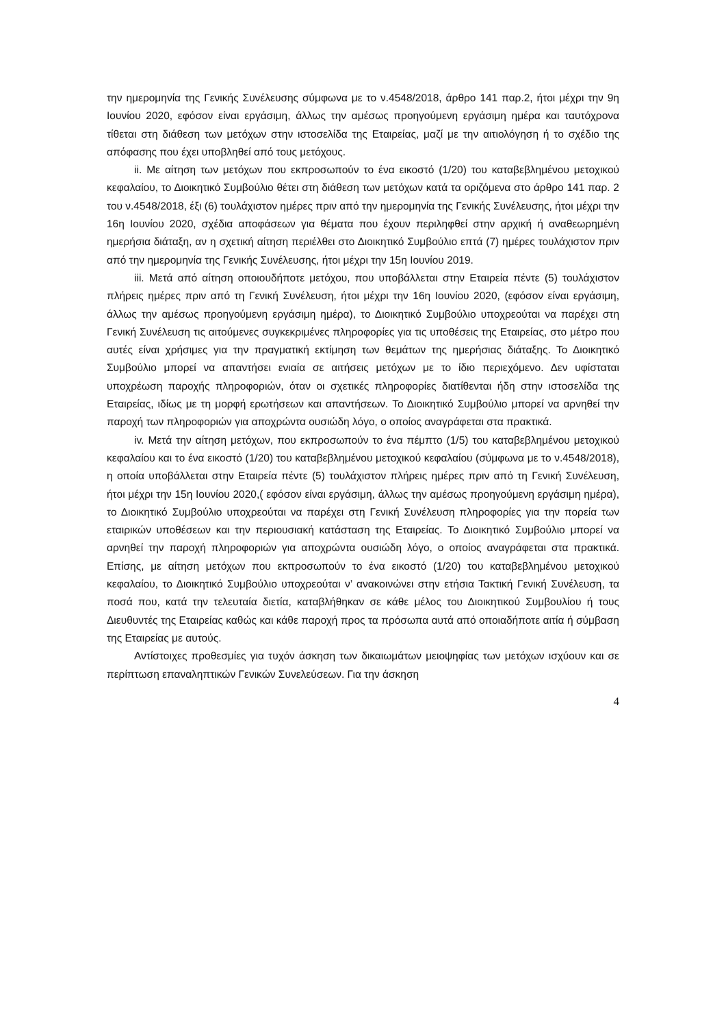την ημερομηνία της Γενικής Συνέλευσης σύμφωνα με το ν.4548/2018, άρθρο 141 παρ.2, ήτοι μέχρι την 9η Ιουνίου 2020, εφόσον είναι εργάσιμη, άλλως την αμέσως προηγούμενη εργάσιμη ημέρα και ταυτόχρονα τίθεται στη διάθεση των μετόχων στην ιστοσελίδα της Εταιρείας, μαζί με την αιτιολόγηση ή το σχέδιο της απόφασης που έχει υποβληθεί από τους μετόχους.
ii. Με αίτηση των μετόχων που εκπροσωπούν το ένα εικοστό (1/20) του καταβεβλημένου μετοχικού κεφαλαίου, το Διοικητικό Συμβούλιο θέτει στη διάθεση των μετόχων κατά τα οριζόμενα στο άρθρο 141 παρ. 2 του ν.4548/2018, έξι (6) τουλάχιστον ημέρες πριν από την ημερομηνία της Γενικής Συνέλευσης, ήτοι μέχρι την 16η Ιουνίου 2020, σχέδια αποφάσεων για θέματα που έχουν περιληφθεί στην αρχική ή αναθεωρημένη ημερήσια διάταξη, αν η σχετική αίτηση περιέλθει στο Διοικητικό Συμβούλιο επτά (7) ημέρες τουλάχιστον πριν από την ημερομηνία της Γενικής Συνέλευσης, ήτοι μέχρι την 15η Ιουνίου 2019.
iii. Μετά από αίτηση οποιουδήποτε μετόχου, που υποβάλλεται στην Εταιρεία πέντε (5) τουλάχιστον πλήρεις ημέρες πριν από τη Γενική Συνέλευση, ήτοι μέχρι την 16η Ιουνίου 2020, (εφόσον είναι εργάσιμη, άλλως την αμέσως προηγούμενη εργάσιμη ημέρα), το Διοικητικό Συμβούλιο υποχρεούται να παρέχει στη Γενική Συνέλευση τις αιτούμενες συγκεκριμένες πληροφορίες για τις υποθέσεις της Εταιρείας, στο μέτρο που αυτές είναι χρήσιμες για την πραγματική εκτίμηση των θεμάτων της ημερήσιας διάταξης. Το Διοικητικό Συμβούλιο μπορεί να απαντήσει ενιαία σε αιτήσεις μετόχων με το ίδιο περιεχόμενο. Δεν υφίσταται υποχρέωση παροχής πληροφοριών, όταν οι σχετικές πληροφορίες διατίθενται ήδη στην ιστοσελίδα της Εταιρείας, ιδίως με τη μορφή ερωτήσεων και απαντήσεων. Το Διοικητικό Συμβούλιο μπορεί να αρνηθεί την παροχή των πληροφοριών για αποχρώντα ουσιώδη λόγο, ο οποίος αναγράφεται στα πρακτικά.
iv. Μετά την αίτηση μετόχων, που εκπροσωπούν το ένα πέμπτο (1/5) του καταβεβλημένου μετοχικού κεφαλαίου και το ένα εικοστό (1/20) του καταβεβλημένου μετοχικού κεφαλαίου (σύμφωνα με το ν.4548/2018), η οποία υποβάλλεται στην Εταιρεία πέντε (5) τουλάχιστον πλήρεις ημέρες πριν από τη Γενική Συνέλευση, ήτοι μέχρι την 15η Ιουνίου 2020,( εφόσον είναι εργάσιμη, άλλως την αμέσως προηγούμενη εργάσιμη ημέρα), το Διοικητικό Συμβούλιο υποχρεούται να παρέχει στη Γενική Συνέλευση πληροφορίες για την πορεία των εταιρικών υποθέσεων και την περιουσιακή κατάσταση της Εταιρείας. Το Διοικητικό Συμβούλιο μπορεί να αρνηθεί την παροχή πληροφοριών για αποχρώντα ουσιώδη λόγο, ο οποίος αναγράφεται στα πρακτικά. Επίσης, με αίτηση μετόχων που εκπροσωπούν το ένα εικοστό (1/20) του καταβεβλημένου μετοχικού κεφαλαίου, το Διοικητικό Συμβούλιο υποχρεούται ν’ ανακοινώνει στην ετήσια Τακτική Γενική Συνέλευση, τα ποσά που, κατά την τελευταία διετία, καταβλήθηκαν σε κάθε μέλος του Διοικητικού Συμβουλίου ή τους Διευθυντές της Εταιρείας καθώς και κάθε παροχή προς τα πρόσωπα αυτά από οποιαδήποτε αιτία ή σύμβαση της Εταιρείας με αυτούς.
Αντίστοιχες προθεσμίες για τυχόν άσκηση των δικαιωμάτων μειοψηφίας των μετόχων ισχύουν και σε περίπτωση επαναληπτικών Γενικών Συνελεύσεων. Για την άσκηση
4